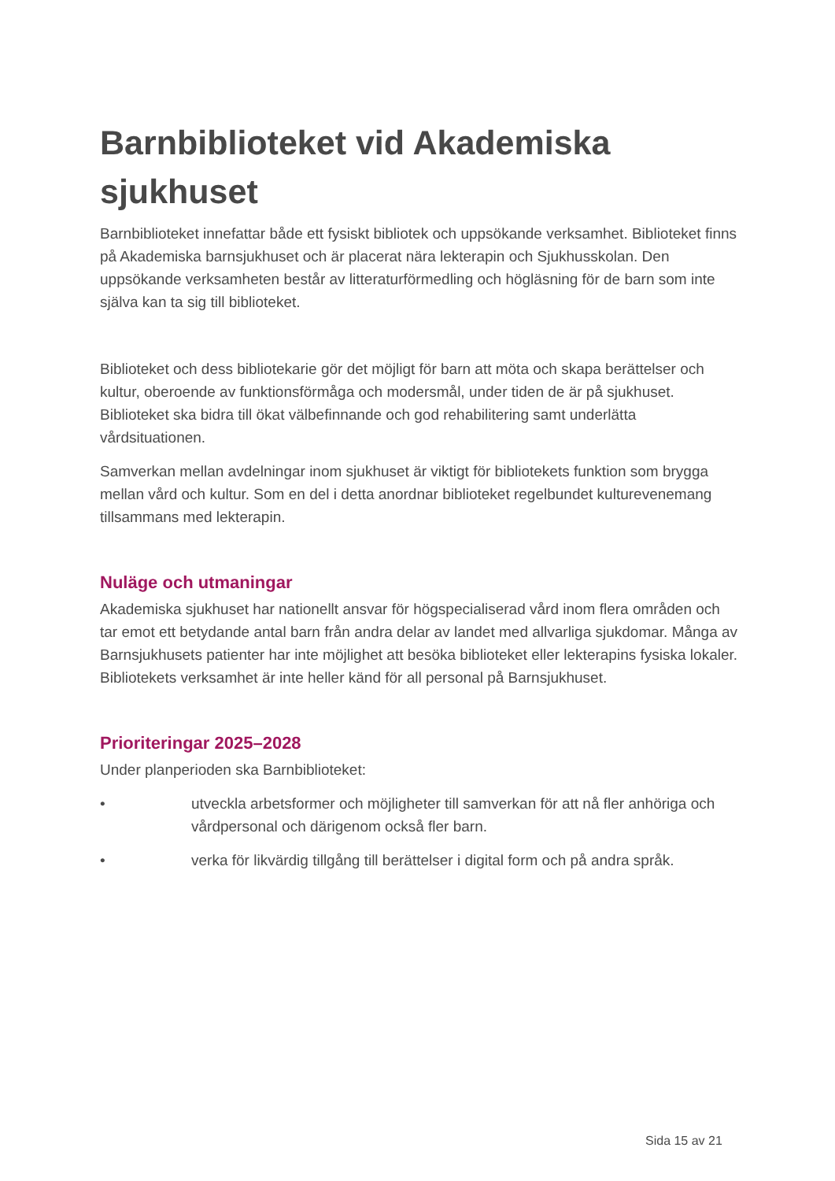Barnbiblioteket vid Akademiska sjukhuset
Barnbiblioteket innefattar både ett fysiskt bibliotek och uppsökande verksamhet. Biblioteket finns på Akademiska barnsjukhuset och är placerat nära lekterapin och Sjukhusskolan. Den uppsökande verksamheten består av litteraturförmedling och högläsning för de barn som inte själva kan ta sig till biblioteket.
Biblioteket och dess bibliotekarie gör det möjligt för barn att möta och skapa berättelser och kultur, oberoende av funktionsförmåga och modersmål, under tiden de är på sjukhuset. Biblioteket ska bidra till ökat välbefinnande och god rehabilitering samt underlätta vårdsituationen.
Samverkan mellan avdelningar inom sjukhuset är viktigt för bibliotekets funktion som brygga mellan vård och kultur. Som en del i detta anordnar biblioteket regelbundet kulturevenemang tillsammans med lekterapin.
Nuläge och utmaningar
Akademiska sjukhuset har nationellt ansvar för högspecialiserad vård inom flera områden och tar emot ett betydande antal barn från andra delar av landet med allvarliga sjukdomar. Många av Barnsjukhusets patienter har inte möjlighet att besöka biblioteket eller lekterapins fysiska lokaler. Bibliotekets verksamhet är inte heller känd för all personal på Barnsjukhuset.
Prioriteringar 2025–2028
Under planperioden ska Barnbiblioteket:
• utveckla arbetsformer och möjligheter till samverkan för att nå fler anhöriga och vårdpersonal och därigenom också fler barn.
• verka för likvärdig tillgång till berättelser i digital form och på andra språk.
Sida 15 av 21